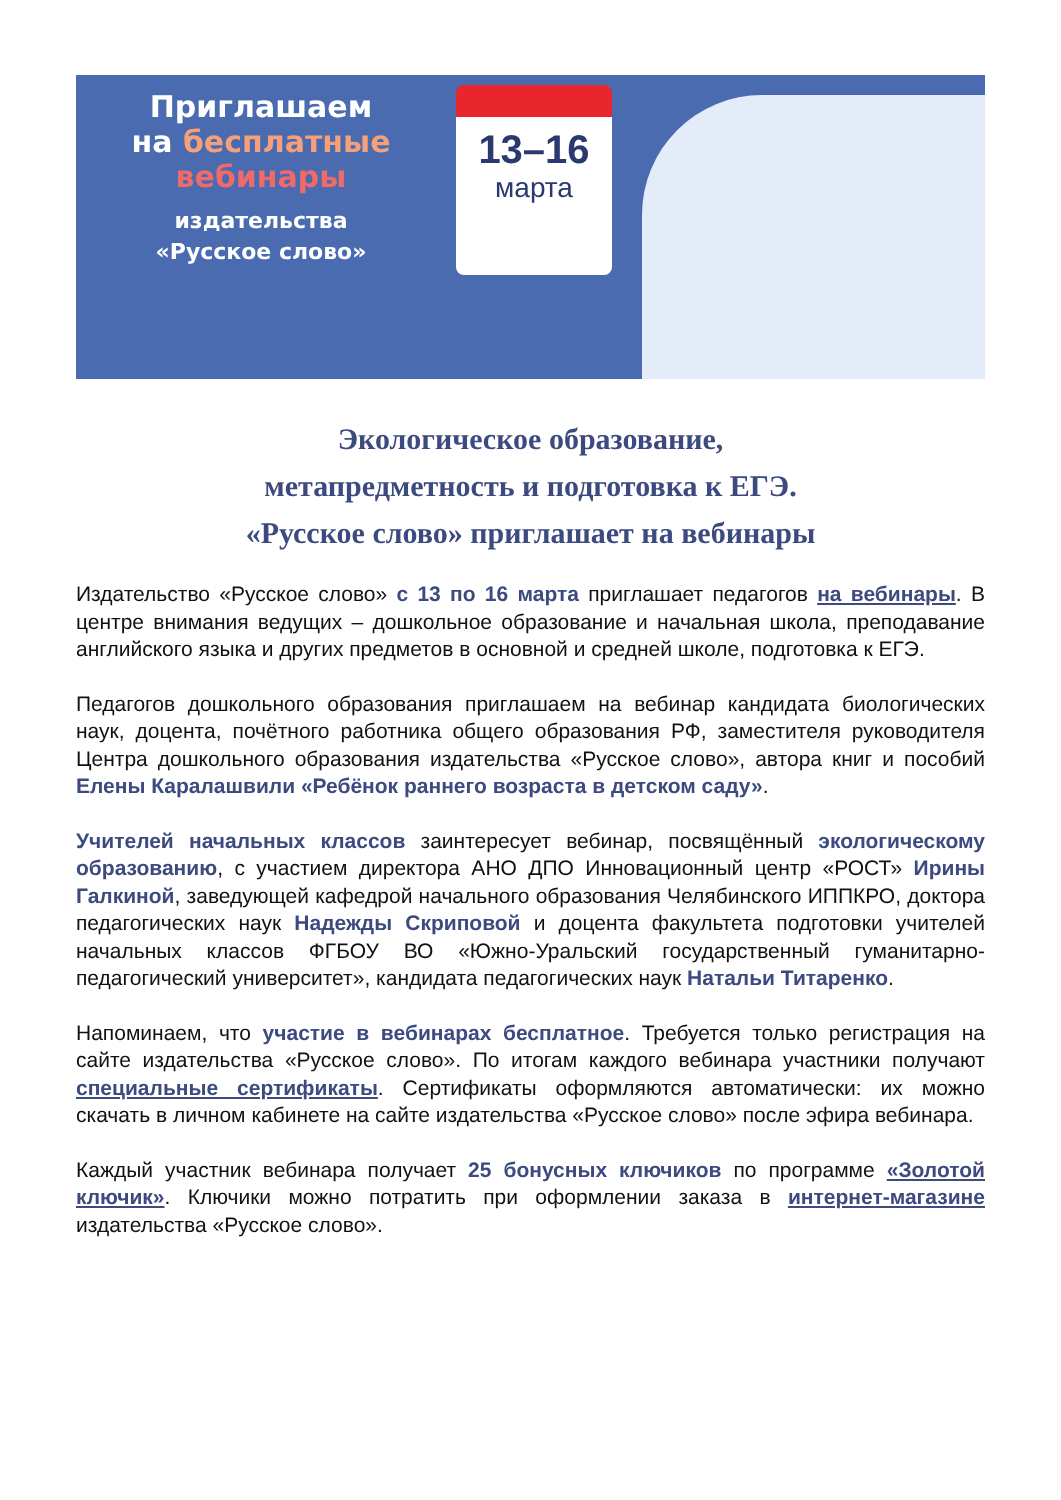Приглашаем
на бесплатные
вебинары
издательства
«Русское слово»
13–16
марта
Экологическое образование,
метапредметность и подготовка к ЕГЭ.
«Русское слово» приглашает на вебинары
Издательство «Русское слово» с 13 по 16 марта приглашает педагогов на вебинары. В центре внимания ведущих – дошкольное образование и начальная школа, преподавание английского языка и других предметов в основной и средней школе, подготовка к ЕГЭ.
Педагогов дошкольного образования приглашаем на вебинар кандидата биологических наук, доцента, почётного работника общего образования РФ, заместителя руководителя Центра дошкольного образования издательства «Русское слово», автора книг и пособий Елены Каралашвили «Ребёнок раннего возраста в детском саду».
Учителей начальных классов заинтересует вебинар, посвящённый экологическому образованию, с участием директора АНО ДПО Инновационный центр «РОСТ» Ирины Галкиной, заведующей кафедрой начального образования Челябинского ИППКРО, доктора педагогических наук Надежды Скриповой и доцента факультета подготовки учителей начальных классов ФГБОУ ВО «Южно-Уральский государственный гуманитарно-педагогический университет», кандидата педагогических наук Натальи Титаренко.
Напоминаем, что участие в вебинарах бесплатное. Требуется только регистрация на сайте издательства «Русское слово». По итогам каждого вебинара участники получают специальные сертификаты. Сертификаты оформляются автоматически: их можно скачать в личном кабинете на сайте издательства «Русское слово» после эфира вебинара.
Каждый участник вебинара получает 25 бонусных ключиков по программе «Золотой ключик». Ключики можно потратить при оформлении заказа в интернет-магазине издательства «Русское слово».